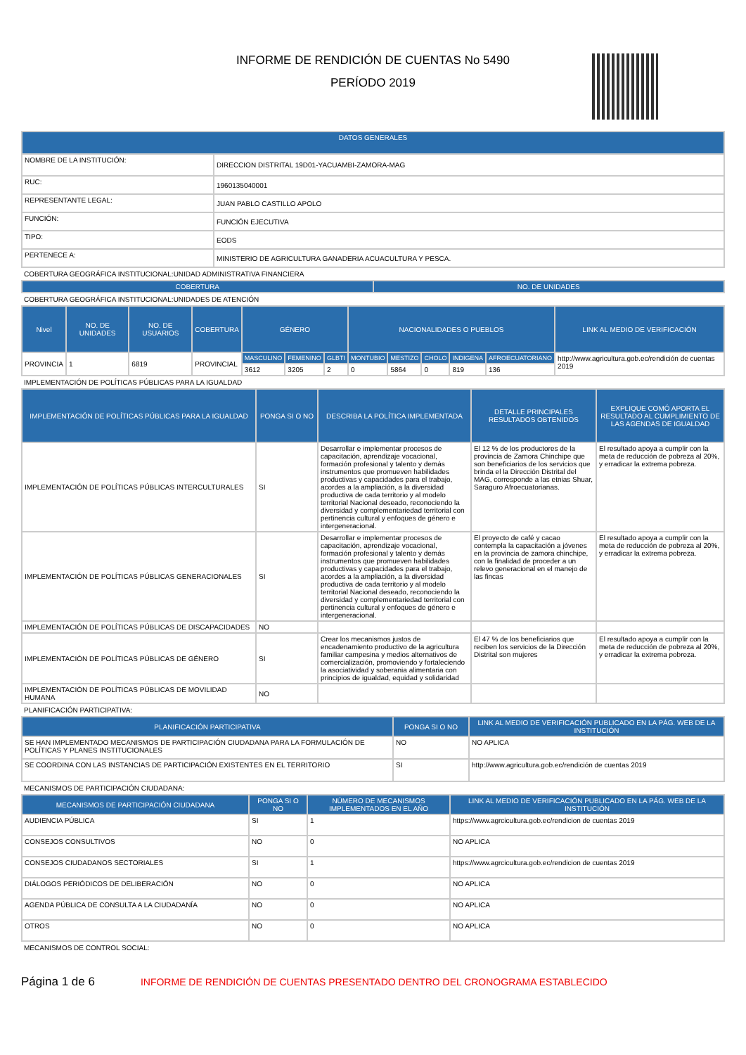INFORME DE RENDICIÓN DE CUENTAS No 5490
PERÍODO 2019
| DATOS GENERALES | |
| --- | --- |
| NOMBRE DE LA INSTITUCIÓN: | DIRECCION DISTRITAL 19D01-YACUAMBI-ZAMORA-MAG |
| RUC: | 1960135040001 |
| REPRESENTANTE LEGAL: | JUAN PABLO CASTILLO APOLO |
| FUNCIÓN: | FUNCIÓN EJECUTIVA |
| TIPO: | EODS |
| PERTENECE A: | MINISTERIO DE AGRICULTURA GANADERIA ACUACULTURA Y PESCA. |
COBERTURA GEOGRÁFICA INSTITUCIONAL:UNIDAD ADMINISTRATIVA FINANCIERA
| COBERTURA | NO. DE UNIDADES |
| --- | --- |
COBERTURA GEOGRÁFICA INSTITUCIONAL:UNIDADES DE ATENCIÓN
| Nivel | NO. DE UNIDADES | NO. DE USUARIOS | COBERTURA | GÉNERO | | | NACIONALIDADES O PUEBLOS | | | | | LINK AL MEDIO DE VERIFICACIÓN |
| --- | --- | --- | --- | --- | --- | --- | --- | --- | --- | --- | --- | --- |
| PROVINCIA | 1 | 6819 | PROVINCIAL | MASCULINO | FEMENINO | GLBTI | MONTUBIO | MESTIZO | CHOLO | INDIGENA | AFROECUATORIANO | http://www.agricultura.gob.ec/rendición de cuentas 2019 |
| | | | | 3612 | 3205 | 2 | 0 | 5864 | 0 | 819 | 136 | |
IMPLEMENTACIÓN DE POLÍTICAS PÚBLICAS PARA LA IGUALDAD
| IMPLEMENTACIÓN DE POLÍTICAS PÚBLICAS PARA LA IGUALDAD | PONGA SI O NO | DESCRIBA LA POLÍTICA IMPLEMENTADA | DETALLE PRINCIPALES RESULTADOS OBTENIDOS | EXPLIQUE COMÓ APORTA EL RESULTADO AL CUMPLIMIENTO DE LAS AGENDAS DE IGUALDAD |
| --- | --- | --- | --- | --- |
| IMPLEMENTACIÓN DE POLÍTICAS PÚBLICAS INTERCULTURALES | SI | Desarrollar e implementar procesos de capacitación, aprendizaje vocacional, formación profesional y talento y demás instrumentos que promueven habilidades productivas y capacidades para el trabajo, acordes a la ampliación, a la diversidad productiva de cada territorio y al modelo territorial Nacional deseado, reconociendo la diversidad y complementariedad territorial con pertinencia cultural y enfoques de género e intergeneracional. | El 12 % de los productores de la provincia de Zamora Chinchipe que son beneficiarios de los servicios que brinda el la Dirección Distrital del MAG, corresponde a las etnias Shuar, Saraguro Afroecuatorianas. | El resultado apoya a cumplir con la meta de reducción de pobreza al 20%, y erradicar la extrema pobreza. |
| IMPLEMENTACIÓN DE POLÍTICAS PÚBLICAS GENERACIONALES | SI | Desarrollar e implementar procesos de capacitación, aprendizaje vocacional, formación profesional y talento y demás instrumentos que promueven habilidades productivas y capacidades para el trabajo, acordes a la ampliación, a la diversidad productiva de cada territorio y al modelo territorial Nacional deseado, reconociendo la diversidad y complementariedad territorial con pertinencia cultural y enfoques de género e intergeneracional. | El proyecto de café y cacao contempla la capacitación a jóvenes en la provincia de zamora chinchipe, con la finalidad de proceder a un relevo generacional en el manejo de las fincas | El resultado apoya a cumplir con la meta de reducción de pobreza al 20%, y erradicar la extrema pobreza. |
| IMPLEMENTACIÓN DE POLÍTICAS PÚBLICAS DE DISCAPACIDADES | NO | | | |
| IMPLEMENTACIÓN DE POLÍTICAS PÚBLICAS DE GÉNERO | SI | Crear los mecanismos justos de encadenamiento productivo de la agricultura familiar campesina y medios alternativos de comercialización, promoviendo y fortaleciendo la asociatividad y soberania alimentaria con principios de igualdad, equidad y solidaridad | El 47 % de los beneficiarios que reciben los servicios de la Dirección Distrital son mujeres | El resultado apoya a cumplir con la meta de reducción de pobreza al 20%, y erradicar la extrema pobreza. |
| IMPLEMENTACIÓN DE POLÍTICAS PÚBLICAS DE MOVILIDAD HUMANA | NO | | | |
PLANIFICACIÓN PARTICIPATIVA:
| PLANIFICACIÓN PARTICIPATIVA | PONGA SI O NO | LINK AL MEDIO DE VERIFICACIÓN PUBLICADO EN LA PÁG. WEB DE LA INSTITUCIÓN |
| --- | --- | --- |
| SE HAN IMPLEMENTADO MECANISMOS DE PARTICIPACIÓN CIUDADANA PARA LA FORMULACIÓN DE POLÍTICAS Y PLANES INSTITUCIONALES | NO | NO APLICA |
| SE COORDINA CON LAS INSTANCIAS DE PARTICIPACIÓN EXISTENTES EN EL TERRITORIO | SI | http://www.agricultura.gob.ec/rendición de cuentas 2019 |
MECANISMOS DE PARTICIPACIÓN CIUDADANA:
| MECANISMOS DE PARTICIPACIÓN CIUDADANA | PONGA SI O NO | NÚMERO DE MECANISMOS IMPLEMENTADOS EN EL AÑO | LINK AL MEDIO DE VERIFICACIÓN PUBLICADO EN LA PÁG. WEB DE LA INSTITUCIÓN |
| --- | --- | --- | --- |
| AUDIENCIA PÚBLICA | SI | 1 | https://www.agrcicultura.gob.ec/rendicion de cuentas 2019 |
| CONSEJOS CONSULTIVOS | NO | 0 | NO APLICA |
| CONSEJOS CIUDADANOS SECTORIALES | SI | 1 | https://www.agrcicultura.gob.ec/rendicion de cuentas 2019 |
| DIÁLOGOS PERIÓDICOS DE DELIBERACIÓN | NO | 0 | NO APLICA |
| AGENDA PÚBLICA DE CONSULTA A LA CIUDADANÍA | NO | 0 | NO APLICA |
| OTROS | NO | 0 | NO APLICA |
MECANISMOS DE CONTROL SOCIAL:
Página 1 de 6 INFORME DE RENDICIÓN DE CUENTAS PRESENTADO DENTRO DEL CRONOGRAMA ESTABLECIDO